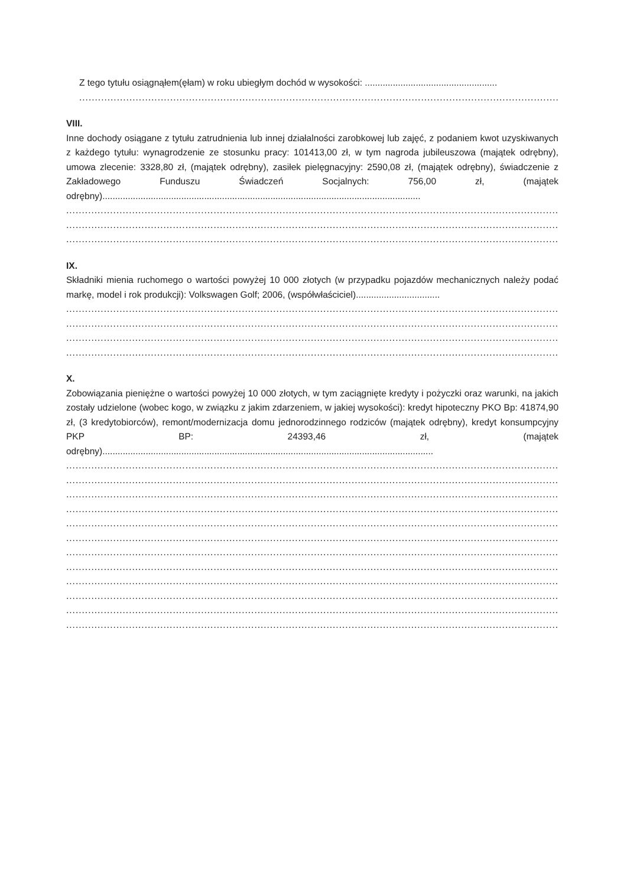Z tego tytułu osiągnąłem(ęłam) w roku ubiegłym dochód w wysokości: ....................................................
..............................................................................................................................................................
VIII.
Inne dochody osiągane z tytułu zatrudnienia lub innej działalności zarobkowej lub zajęć, z podaniem kwot uzyskiwanych z każdego tytułu: wynagrodzenie ze stosunku pracy: 101413,00 zł, w tym nagroda jubileuszowa (majątek odrębny), umowa zlecenie: 3328,80 zł, (majątek odrębny), zasiłek pielęgnacyjny: 2590,08 zł, (majątek odrębny), świadczenie z Zakładowego Funduszu Świadczeń Socjalnych: 756,00 zł, (majątek odrębny).............................................................................................................................
..............................................................................................................................................................
..............................................................................................................................................................
..............................................................................................................................................................
IX.
Składniki mienia ruchomego o wartości powyżej 10 000 złotych (w przypadku pojazdów mechanicznych należy podać markę, model i rok produkcji): Volkswagen Golf; 2006, (współwłaściciel).................................
..............................................................................................................................................................
..............................................................................................................................................................
..............................................................................................................................................................
..............................................................................................................................................................
X.
Zobowiązania pieniężne o wartości powyżej 10 000 złotych, w tym zaciągnięte kredyty i pożyczki oraz warunki, na jakich zostały udzielone (wobec kogo, w związku z jakim zdarzeniem, w jakiej wysokości): kredyt hipoteczny PKO Bp: 41874,90 zł, (3 kredytobiorców), remont/modernizacja domu jednorodzinnego rodziców (majątek odrębny), kredyt konsumpcyjny PKP BP: 24393,46 zł, (majątek odrębny)..................................................................................................................................
..............................................................................................................................................................
..............................................................................................................................................................
..............................................................................................................................................................
..............................................................................................................................................................
..............................................................................................................................................................
..............................................................................................................................................................
..............................................................................................................................................................
..............................................................................................................................................................
..............................................................................................................................................................
..............................................................................................................................................................
..............................................................................................................................................................
..............................................................................................................................................................